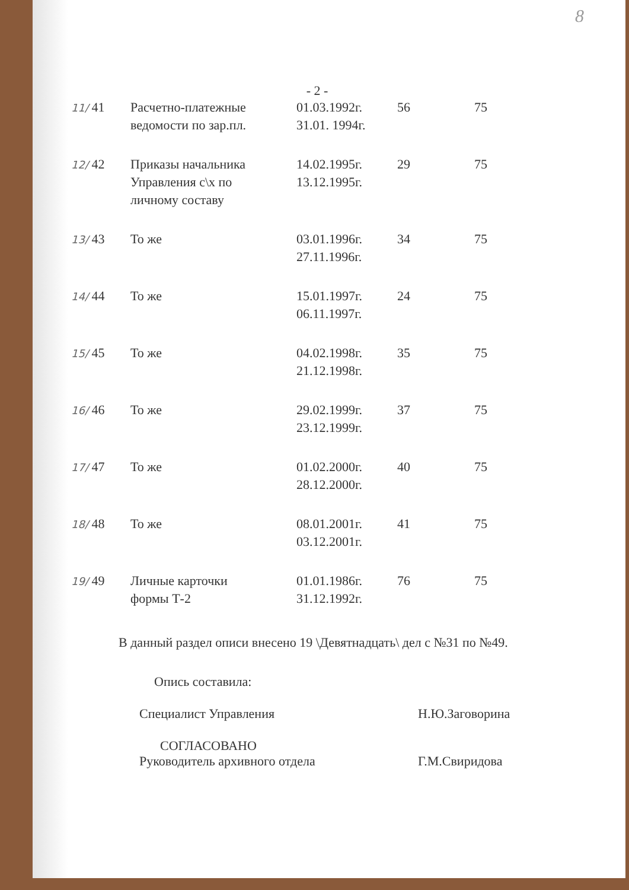8
- 2 -
| 11/ 41 | Расчетно-платежные ведомости по зар.пл. | 01.03.1992г. 31.01. 1994г. | 56 | 75 |
| 12/ 42 | Приказы начальника Управления с\х по личному составу | 14.02.1995г. 13.12.1995г. | 29 | 75 |
| 13/ 43 | То же | 03.01.1996г. 27.11.1996г. | 34 | 75 |
| 14/ 44 | То же | 15.01.1997г. 06.11.1997г. | 24 | 75 |
| 15/ 45 | То же | 04.02.1998г. 21.12.1998г. | 35 | 75 |
| 16/ 46 | То же | 29.02.1999г. 23.12.1999г. | 37 | 75 |
| 17/ 47 | То же | 01.02.2000г. 28.12.2000г. | 40 | 75 |
| 18/ 48 | То же | 08.01.2001г. 03.12.2001г. | 41 | 75 |
| 19/ 49 | Личные карточки формы Т-2 | 01.01.1986г. 31.12.1992г. | 76 | 75 |
В данный раздел описи внесено 19 \Девятнадцать\ дел с №31 по №49.
Опись составила:
Специалист Управления Н.Ю.Заговорина
СОГЛАСОВАНО
Руководитель архивного отдела Г.М.Свиридова